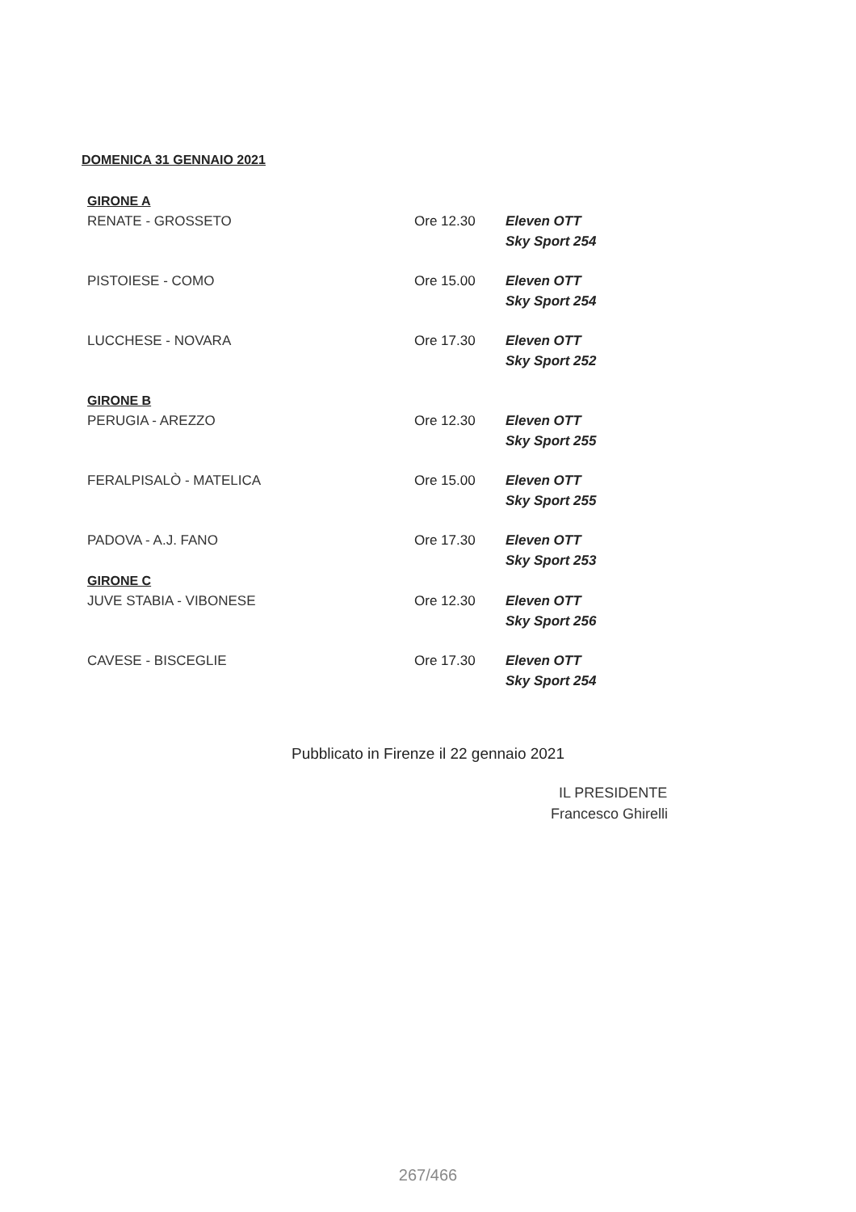DOMENICA 31 GENNAIO 2021
| GIRONE A | | |
| RENATE - GROSSETO | Ore 12.30 | Eleven OTT Sky Sport 254 |
| PISTOIESE - COMO | Ore 15.00 | Eleven OTT Sky Sport 254 |
| LUCCHESE - NOVARA | Ore 17.30 | Eleven OTT Sky Sport 252 |
| GIRONE B | | |
| PERUGIA - AREZZO | Ore 12.30 | Eleven OTT Sky Sport 255 |
| FERALPISALÒ - MATELICA | Ore 15.00 | Eleven OTT Sky Sport 255 |
| PADOVA - A.J. FANO | Ore 17.30 | Eleven OTT Sky Sport 253 |
| GIRONE C | | |
| JUVE STABIA - VIBONESE | Ore 12.30 | Eleven OTT Sky Sport 256 |
| CAVESE - BISCEGLIE | Ore 17.30 | Eleven OTT Sky Sport 254 |
Pubblicato in Firenze il 22 gennaio 2021
IL PRESIDENTE
Francesco Ghirelli
267/466